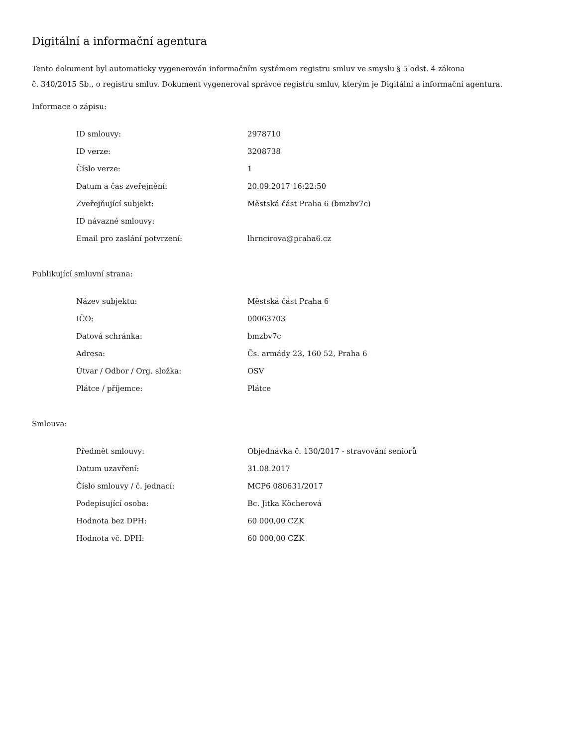Digitální a informační agentura
Tento dokument byl automaticky vygenerován informačním systémem registru smluv ve smyslu § 5 odst. 4 zákona
č. 340/2015 Sb., o registru smluv. Dokument vygeneroval správce registru smluv, kterým je Digitální a informační agentura.
Informace o zápisu:
| ID smlouvy: | 2978710 |
| ID verze: | 3208738 |
| Číslo verze: | 1 |
| Datum a čas zveřejnění: | 20.09.2017 16:22:50 |
| Zveřejňující subjekt: | Městská část Praha 6 (bmzbv7c) |
| ID návazné smlouvy: | |
| Email pro zaslání potvrzení: | lhrncirova@praha6.cz |
Publikující smluvní strana:
| Název subjektu: | Městská část Praha 6 |
| IČO: | 00063703 |
| Datová schránka: | bmzbv7c |
| Adresa: | Čs. armády 23, 160 52, Praha 6 |
| Útvar / Odbor / Org. složka: | OSV |
| Plátce / příjemce: | Plátce |
Smlouva:
| Předmět smlouvy: | Objednávka č. 130/2017 - stravování seniorů |
| Datum uzavření: | 31.08.2017 |
| Číslo smlouvy / č. jednací: | MCP6 080631/2017 |
| Podepisující osoba: | Bc. Jitka Köcherová |
| Hodnota bez DPH: | 60 000,00 CZK |
| Hodnota vč. DPH: | 60 000,00 CZK |